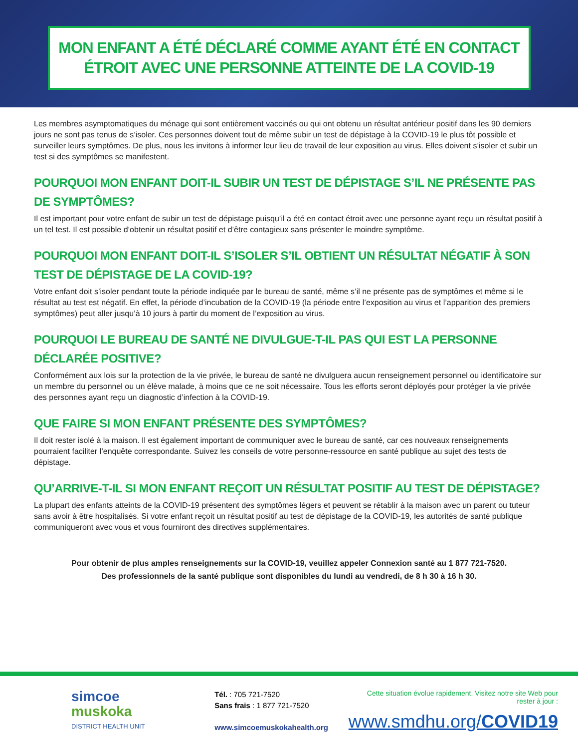MON ENFANT A ÉTÉ DÉCLARÉ COMME AYANT ÉTÉ EN CONTACT
ÉTROIT AVEC UNE PERSONNE ATTEINTE DE LA COVID-19
Les membres asymptomatiques du ménage qui sont entièrement vaccinés ou qui ont obtenu un résultat antérieur positif dans les 90 derniers jours ne sont pas tenus de s’isoler. Ces personnes doivent tout de même subir un test de dépistage à la COVID-19 le plus tôt possible et surveiller leurs symptômes. De plus, nous les invitons à informer leur lieu de travail de leur exposition au virus. Elles doivent s’isoler et subir un test si des symptômes se manifestent.
POURQUOI MON ENFANT DOIT-IL SUBIR UN TEST DE DÉPISTAGE S’IL NE PRÉSENTE PAS DE SYMPTÔMES?
Il est important pour votre enfant de subir un test de dépistage puisqu’il a été en contact étroit avec une personne ayant reçu un résultat positif à un tel test. Il est possible d’obtenir un résultat positif et d’être contagieux sans présenter le moindre symptôme.
POURQUOI MON ENFANT DOIT-IL S’ISOLER S’IL OBTIENT UN RÉSULTAT NÉGATIF À SON TEST DE DÉPISTAGE DE LA COVID-19?
Votre enfant doit s’isoler pendant toute la période indiquée par le bureau de santé, même s’il ne présente pas de symptômes et même si le résultat au test est négatif. En effet, la période d’incubation de la COVID-19 (la période entre l’exposition au virus et l’apparition des premiers symptômes) peut aller jusqu’à 10 jours à partir du moment de l’exposition au virus.
POURQUOI LE BUREAU DE SANTÉ NE DIVULGUE-T-IL PAS QUI EST LA PERSONNE DÉCLARÉE POSITIVE?
Conformément aux lois sur la protection de la vie privée, le bureau de santé ne divulguera aucun renseignement personnel ou identificatoire sur un membre du personnel ou un élève malade, à moins que ce ne soit nécessaire. Tous les efforts seront déployés pour protéger la vie privée des personnes ayant reçu un diagnostic d’infection à la COVID-19.
QUE FAIRE SI MON ENFANT PRÉSENTE DES SYMPTÔMES?
Il doit rester isolé à la maison. Il est également important de communiquer avec le bureau de santé, car ces nouveaux renseignements pourraient faciliter l’enquête correspondante. Suivez les conseils de votre personne-ressource en santé publique au sujet des tests de dépistage.
QU’ARRIVE-T-IL SI MON ENFANT REÇOIT UN RÉSULTAT POSITIF AU TEST DE DÉPISTAGE?
La plupart des enfants atteints de la COVID-19 présentent des symptômes légers et peuvent se rétablir à la maison avec un parent ou tuteur sans avoir à être hospitalisés. Si votre enfant reçoit un résultat positif au test de dépistage de la COVID-19, les autorités de santé publique communiqueront avec vous et vous fourniront des directives supplémentaires.
Pour obtenir de plus amples renseignements sur la COVID-19, veuillez appeler Connexion santé au 1 877 721-7520.
Des professionnels de la santé publique sont disponibles du lundi au vendredi, de 8 h 30 à 16 h 30.
simcoe
muskoka
DISTRICT HEALTH UNIT
Tél. : 705 721-7520
Sans frais : 1 877 721-7520
www.simcoemuskokahealth.org
Cette situation évolue rapidement. Visitez notre site Web pour rester à jour :
www.smdhu.org/COVID19